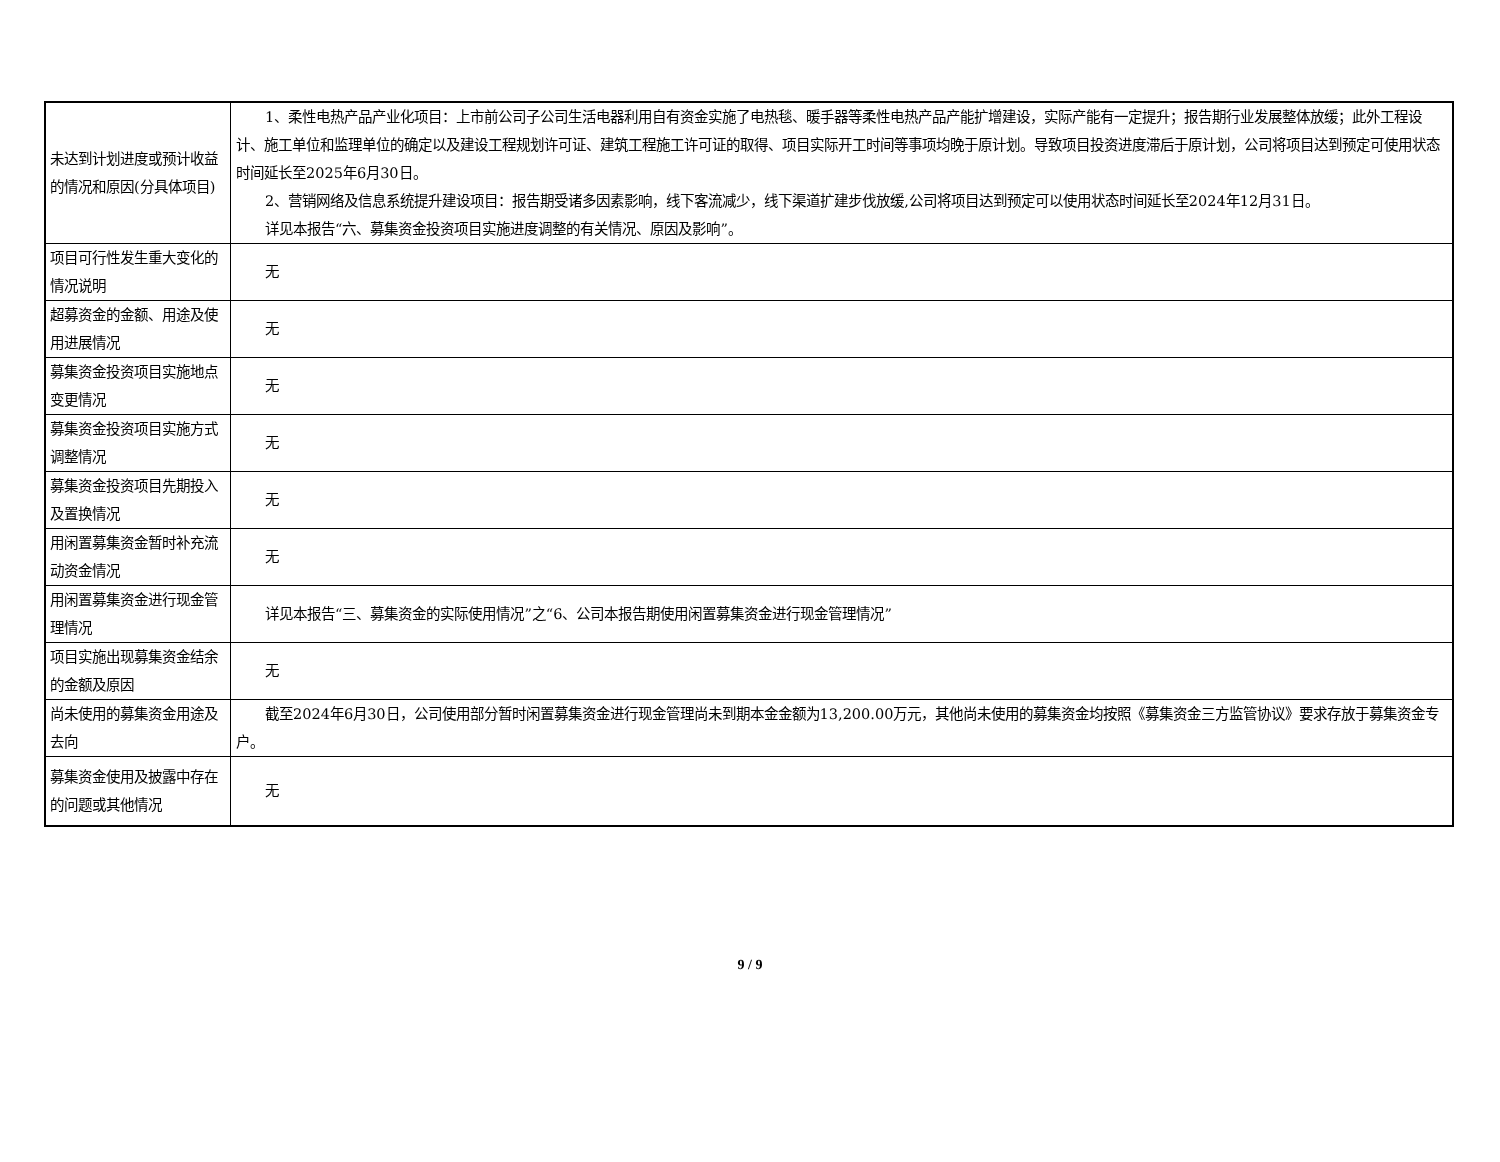| 未达到计划进度或预计收益的情况和原因(分具体项目) | 1、柔性电热产品产业化项目：上市前公司子公司生活电器利用自有资金实施了电热毯、暖手器等柔性电热产品产能扩增建设，实际产能有一定提升；报告期行业发展整体放缓；此外工程设计、施工单位和监理单位的确定以及建设工程规划许可证、建筑工程施工许可证的取得、项目实际开工时间等事项均晚于原计划。导致项目投资进度滞后于原计划，公司将项目达到预定可使用状态时间延长至2025年6月30日。 2、营销网络及信息系统提升建设项目：报告期受诸多因素影响，线下客流减少，线下渠道扩建步伐放缓,公司将项目达到预定可以使用状态时间延长至2024年12月31日。 详见本报告“六、募集资金投资项目实施进度调整的有关情况、原因及影响”。 |
| 项目可行性发生重大变化的情况说明 | 无 |
| 超募资金的金额、用途及使用进展情况 | 无 |
| 募集资金投资项目实施地点变更情况 | 无 |
| 募集资金投资项目实施方式调整情况 | 无 |
| 募集资金投资项目先期投入及置换情况 | 无 |
| 用闲置募集资金暂时补充流动资金情况 | 无 |
| 用闲置募集资金进行现金管理情况 | 详见本报告“三、募集资金的实际使用情况”之“6、公司本报告期使用闲置募集资金进行现金管理情况” |
| 项目实施出现募集资金结余的金额及原因 | 无 |
| 尚未使用的募集资金用途及去向 | 截至2024年6月30日，公司使用部分暂时闲置募集资金进行现金管理尚未到期本金金额为13,200.00万元，其他尚未使用的募集资金均按照《募集资金三方监管协议》要求存放于募集资金专户。 |
| 募集资金使用及披露中存在的问题或其他情况 | 无 |
9 / 9